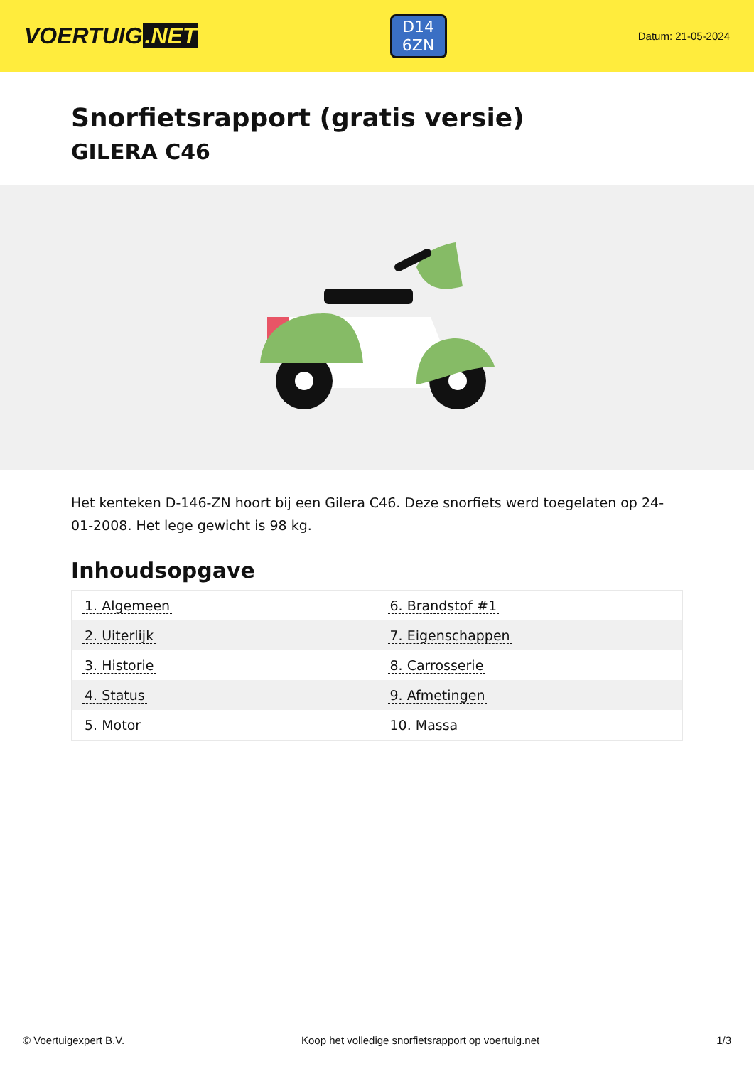VOERTUIG.NET
D14
6ZN
Datum: 21-05-2024
Snorfietsrapport (gratis versie)
GILERA C46
Het kenteken D-146-ZN hoort bij een Gilera C46. Deze snorfiets werd toegelaten op 24-01-2008. Het lege gewicht is 98 kg.
Inhoudsopgave
| 1. Algemeen | 6. Brandstof #1 |
| 2. Uiterlijk | 7. Eigenschappen |
| 3. Historie | 8. Carrosserie |
| 4. Status | 9. Afmetingen |
| 5. Motor | 10. Massa |
© Voertuigexpert B.V. Koop het volledige snorfietsrapport op voertuig.net 1/3